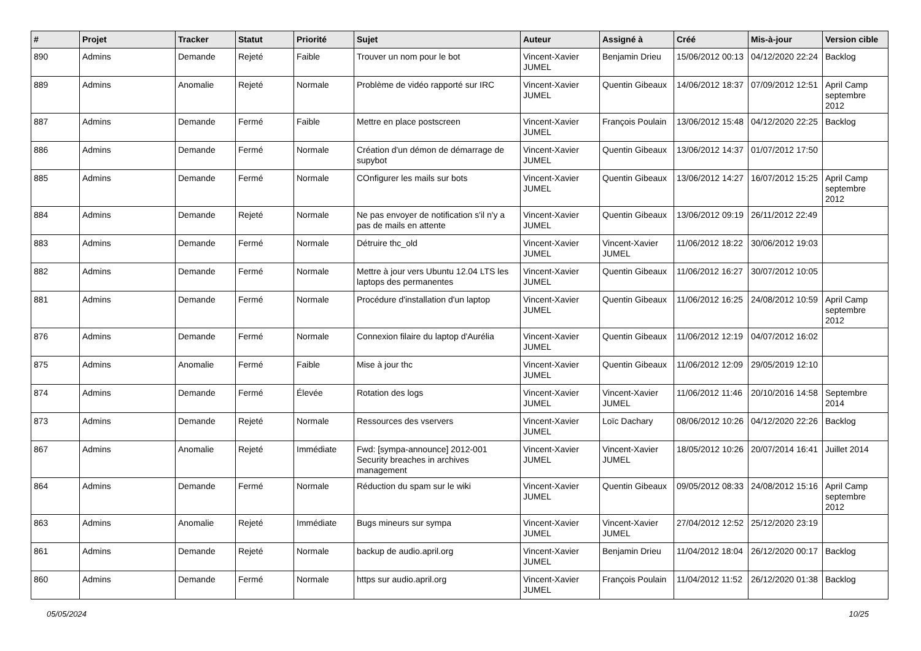| # | Projet | Tracker | Statut | Priorité | Sujet | Auteur | Assigné à | Créé | Mis-à-jour | Version cible |
| --- | --- | --- | --- | --- | --- | --- | --- | --- | --- | --- |
| 890 | Admins | Demande | Rejeté | Faible | Trouver un nom pour le bot | Vincent-Xavier JUMEL | Benjamin Drieu | 15/06/2012 00:13 | 04/12/2020 22:24 | Backlog |
| 889 | Admins | Anomalie | Rejeté | Normale | Problème de vidéo rapporté sur IRC | Vincent-Xavier JUMEL | Quentin Gibeaux | 14/06/2012 18:37 | 07/09/2012 12:51 | April Camp septembre 2012 |
| 887 | Admins | Demande | Fermé | Faible | Mettre en place postscreen | Vincent-Xavier JUMEL | François Poulain | 13/06/2012 15:48 | 04/12/2020 22:25 | Backlog |
| 886 | Admins | Demande | Fermé | Normale | Création d'un démon de démarrage de supybot | Vincent-Xavier JUMEL | Quentin Gibeaux | 13/06/2012 14:37 | 01/07/2012 17:50 | |
| 885 | Admins | Demande | Fermé | Normale | COnfigurer les mails sur bots | Vincent-Xavier JUMEL | Quentin Gibeaux | 13/06/2012 14:27 | 16/07/2012 15:25 | April Camp septembre 2012 |
| 884 | Admins | Demande | Rejeté | Normale | Ne pas envoyer de notification s'il n'y a pas de mails en attente | Vincent-Xavier JUMEL | Quentin Gibeaux | 13/06/2012 09:19 | 26/11/2012 22:49 | |
| 883 | Admins | Demande | Fermé | Normale | Détruire thc_old | Vincent-Xavier JUMEL | Vincent-Xavier JUMEL | 11/06/2012 18:22 | 30/06/2012 19:03 | |
| 882 | Admins | Demande | Fermé | Normale | Mettre à jour vers Ubuntu 12.04 LTS les laptops des permanentes | Vincent-Xavier JUMEL | Quentin Gibeaux | 11/06/2012 16:27 | 30/07/2012 10:05 | |
| 881 | Admins | Demande | Fermé | Normale | Procédure d'installation d'un laptop | Vincent-Xavier JUMEL | Quentin Gibeaux | 11/06/2012 16:25 | 24/08/2012 10:59 | April Camp septembre 2012 |
| 876 | Admins | Demande | Fermé | Normale | Connexion filaire du laptop d'Aurélia | Vincent-Xavier JUMEL | Quentin Gibeaux | 11/06/2012 12:19 | 04/07/2012 16:02 | |
| 875 | Admins | Anomalie | Fermé | Faible | Mise à jour thc | Vincent-Xavier JUMEL | Quentin Gibeaux | 11/06/2012 12:09 | 29/05/2019 12:10 | |
| 874 | Admins | Demande | Fermé | Élevée | Rotation des logs | Vincent-Xavier JUMEL | Vincent-Xavier JUMEL | 11/06/2012 11:46 | 20/10/2016 14:58 | Septembre 2014 |
| 873 | Admins | Demande | Rejeté | Normale | Ressources des vservers | Vincent-Xavier JUMEL | Loïc Dachary | 08/06/2012 10:26 | 04/12/2020 22:26 | Backlog |
| 867 | Admins | Anomalie | Rejeté | Immédiate | Fwd: [sympa-announce] 2012-001 Security breaches in archives management | Vincent-Xavier JUMEL | Vincent-Xavier JUMEL | 18/05/2012 10:26 | 20/07/2014 16:41 | Juillet 2014 |
| 864 | Admins | Demande | Fermé | Normale | Réduction du spam sur le wiki | Vincent-Xavier JUMEL | Quentin Gibeaux | 09/05/2012 08:33 | 24/08/2012 15:16 | April Camp septembre 2012 |
| 863 | Admins | Anomalie | Rejeté | Immédiate | Bugs mineurs sur sympa | Vincent-Xavier JUMEL | Vincent-Xavier JUMEL | 27/04/2012 12:52 | 25/12/2020 23:19 | |
| 861 | Admins | Demande | Rejeté | Normale | backup de audio.april.org | Vincent-Xavier JUMEL | Benjamin Drieu | 11/04/2012 18:04 | 26/12/2020 00:17 | Backlog |
| 860 | Admins | Demande | Fermé | Normale | https sur audio.april.org | Vincent-Xavier JUMEL | François Poulain | 11/04/2012 11:52 | 26/12/2020 01:38 | Backlog |
05/05/2024 10/25